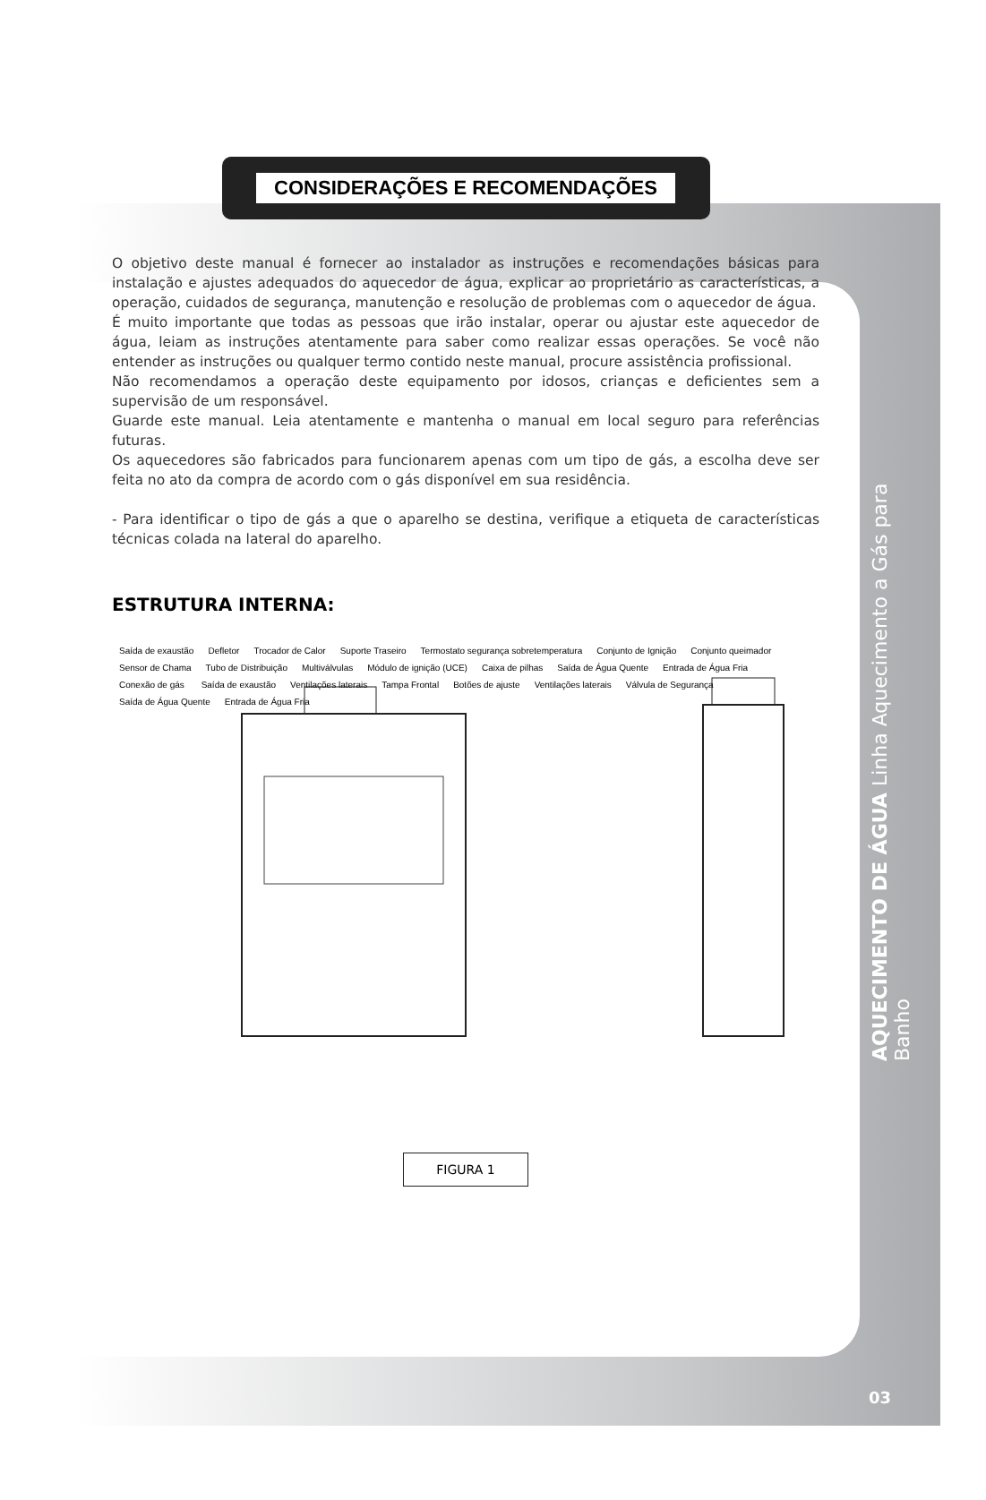CONSIDERAÇÕES E RECOMENDAÇÕES
O objetivo deste manual é fornecer ao instalador as instruções e recomendações básicas para instalação e ajustes adequados do aquecedor de água, explicar ao proprietário as características, a operação, cuidados de segurança, manutenção e resolução de problemas com o aquecedor de água.
É muito importante que todas as pessoas que irão instalar, operar ou ajustar este aquecedor de água, leiam as instruções atentamente para saber como realizar essas operações. Se você não entender as instruções ou qualquer termo contido neste manual, procure assistência profissional.
Não recomendamos a operação deste equipamento por idosos, crianças e deficientes sem a supervisão de um responsável.
Guarde este manual. Leia atentamente e mantenha o manual em local seguro para referências futuras.
Os aquecedores são fabricados para funcionarem apenas com um tipo de gás, a escolha deve ser feita no ato da compra de acordo com o gás disponível em sua residência.
- Para identificar o tipo de gás a que o aparelho se destina, verifique a etiqueta de características técnicas colada na lateral do aparelho.
ESTRUTURA INTERNA:
Saída de exaustão Defletor Trocador de Calor Suporte Traseiro Termostato segurança sobretemperatura Conjunto de Ignição Conjunto queimador Sensor de Chama Tubo de Distribuição Multiválvulas Módulo de ignição (UCE) Caixa de pilhas Saída de Água Quente Entrada de Água Fria Conexão de gás Saída de exaustão Ventilações laterais Tampa Frontal Botões de ajuste Ventilações laterais Válvula de Segurança Saída de Água Quente Entrada de Água Fria
FIGURA 1
AQUECIMENTO DE ÁGUA Linha Aquecimento a Gás para Banho
03